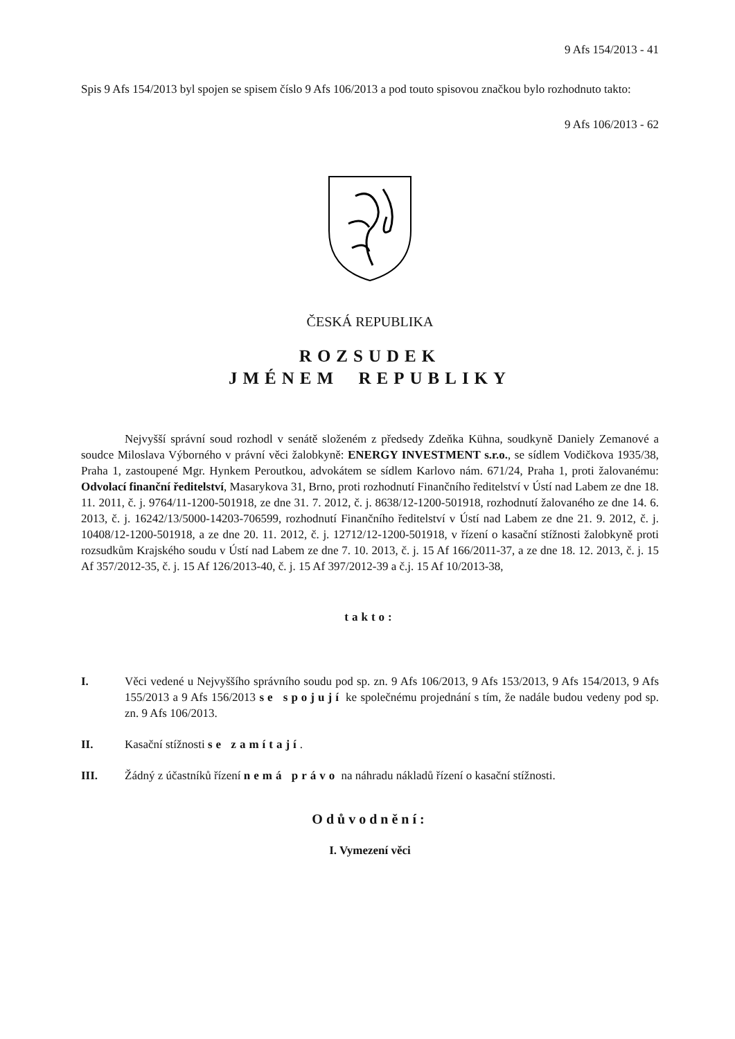9 Afs 154/2013 - 41
Spis 9 Afs 154/2013 byl spojen se spisem číslo 9 Afs 106/2013 a pod touto spisovou značkou bylo rozhodnuto takto:
9 Afs 106/2013 - 62
ČESKÁ REPUBLIKA
ROZSUDEK
JMÉNEM REPUBLIKY
Nejvyšší správní soud rozhodl v senátě složeném z předsedy Zdeňka Kühna, soudkyně Daniely Zemanové a soudce Miloslava Výborného v právní věci žalobkyně: ENERGY INVESTMENT s.r.o., se sídlem Vodičkova 1935/38, Praha 1, zastoupené Mgr. Hynkem Peroutkou, advokátem se sídlem Karlovo nám. 671/24, Praha 1, proti žalovanému: Odvolací finanční ředitelství, Masarykova 31, Brno, proti rozhodnutí Finančního ředitelství v Ústí nad Labem ze dne 18. 11. 2011, č. j. 9764/11-1200-501918, ze dne 31. 7. 2012, č. j. 8638/12-1200-501918, rozhodnutí žalovaného ze dne 14. 6. 2013, č. j. 16242/13/5000-14203-706599, rozhodnutí Finančního ředitelství v Ústí nad Labem ze dne 21. 9. 2012, č. j. 10408/12-1200-501918, a ze dne 20. 11. 2012, č. j. 12712/12-1200-501918, v řízení o kasační stížnosti žalobkyně proti rozsudkům Krajského soudu v Ústí nad Labem ze dne 7. 10. 2013, č. j. 15 Af 166/2011-37, a ze dne 18. 12. 2013, č. j. 15 Af 357/2012-35, č. j. 15 Af 126/2013-40, č. j. 15 Af 397/2012-39 a č.j. 15 Af 10/2013-38,
takto:
I. Věci vedené u Nejvyššího správního soudu pod sp. zn. 9 Afs 106/2013, 9 Afs 153/2013, 9 Afs 154/2013, 9 Afs 155/2013 a 9 Afs 156/2013 se spojují ke společnému projednání s tím, že nadále budou vedeny pod sp. zn. 9 Afs 106/2013.
II. Kasační stížnosti se zamítají.
III. Žádný z účastníků řízení nemá právo na náhradu nákladů řízení o kasační stížnosti.
Odůvodnění:
I. Vymezení věci